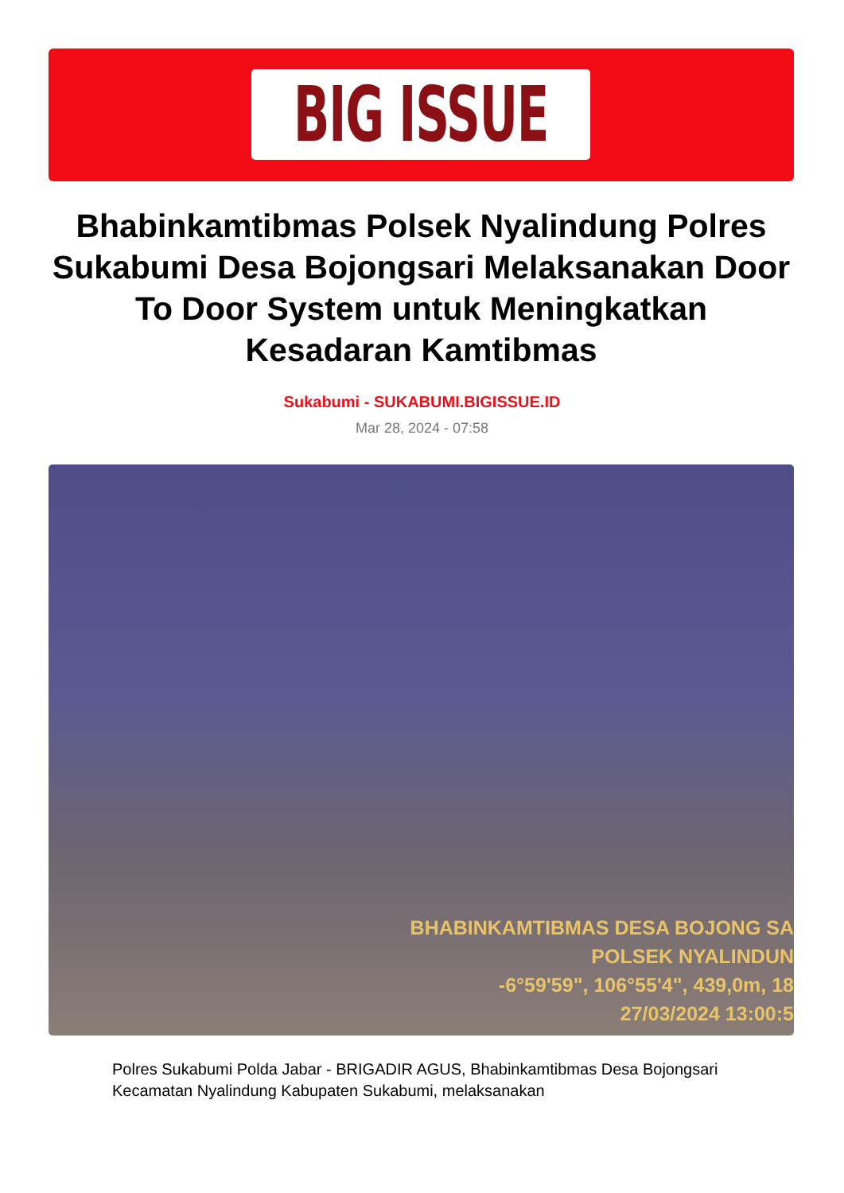BIG ISSUE
Bhabinkamtibmas Polsek Nyalindung Polres Sukabumi Desa Bojongsari Melaksanakan Door To Door System untuk Meningkatkan Kesadaran Kamtibmas
Sukabumi - SUKABUMI.BIGISSUE.ID
Mar 28, 2024 - 07:58
BHABINKAMTIBMAS DESA BOJONG SA
POLSEK NYALINDUN
-6°59'59", 106°55'4", 439,0m, 18
27/03/2024 13:00:5
Polres Sukabumi Polda Jabar - BRIGADIR AGUS, Bhabinkamtibmas Desa Bojongsari Kecamatan Nyalindung Kabupaten Sukabumi, melaksanakan